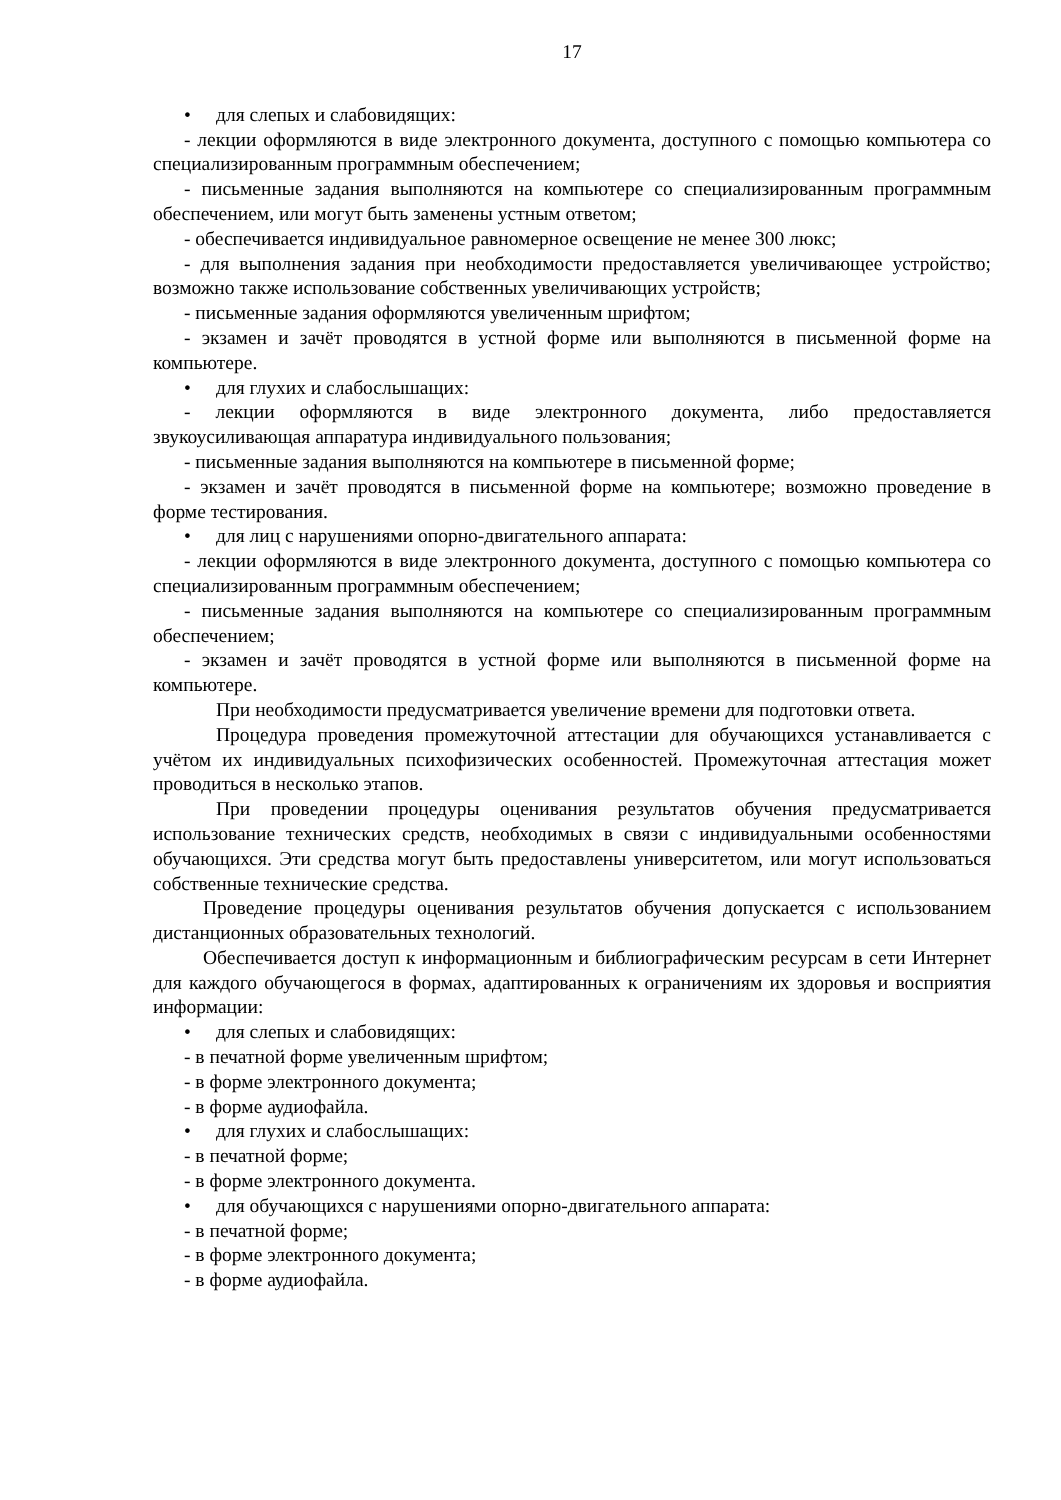17
• для слепых и слабовидящих:
- лекции оформляются в виде электронного документа, доступного с помощью компьютера со специализированным программным обеспечением;
- письменные задания выполняются на компьютере со специализированным программным обеспечением, или могут быть заменены устным ответом;
- обеспечивается индивидуальное равномерное освещение не менее 300 люкс;
- для выполнения задания при необходимости предоставляется увеличивающее устройство; возможно также использование собственных увеличивающих устройств;
- письменные задания оформляются увеличенным шрифтом;
- экзамен и зачёт проводятся в устной форме или выполняются в письменной форме на компьютере.
• для глухих и слабослышащих:
- лекции оформляются в виде электронного документа, либо предоставляется звукоусиливающая аппаратура индивидуального пользования;
- письменные задания выполняются на компьютере в письменной форме;
- экзамен и зачёт проводятся в письменной форме на компьютере; возможно проведение в форме тестирования.
• для лиц с нарушениями опорно-двигательного аппарата:
- лекции оформляются в виде электронного документа, доступного с помощью компьютера со специализированным программным обеспечением;
- письменные задания выполняются на компьютере со специализированным программным обеспечением;
- экзамен и зачёт проводятся в устной форме или выполняются в письменной форме на компьютере.
При необходимости предусматривается увеличение времени для подготовки ответа.
Процедура проведения промежуточной аттестации для обучающихся устанавливается с учётом их индивидуальных психофизических особенностей. Промежуточная аттестация может проводиться в несколько этапов.
При проведении процедуры оценивания результатов обучения предусматривается использование технических средств, необходимых в связи с индивидуальными особенностями обучающихся. Эти средства могут быть предоставлены университетом, или могут использоваться собственные технические средства.
Проведение процедуры оценивания результатов обучения допускается с использованием дистанционных образовательных технологий.
Обеспечивается доступ к информационным и библиографическим ресурсам в сети Интернет для каждого обучающегося в формах, адаптированных к ограничениям их здоровья и восприятия информации:
• для слепых и слабовидящих:
- в печатной форме увеличенным шрифтом;
- в форме электронного документа;
- в форме аудиофайла.
• для глухих и слабослышащих:
- в печатной форме;
- в форме электронного документа.
• для обучающихся с нарушениями опорно-двигательного аппарата:
- в печатной форме;
- в форме электронного документа;
- в форме аудиофайла.